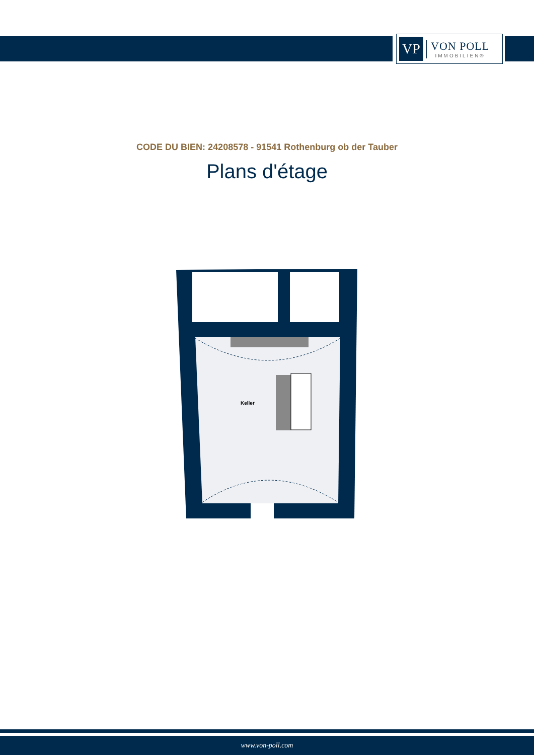VP
VON POLL
IMMOBILIEN®
CODE DU BIEN: 24208578 - 91541 Rothenburg ob der Tauber
Plans d'étage
Keller
www.von-poll.com